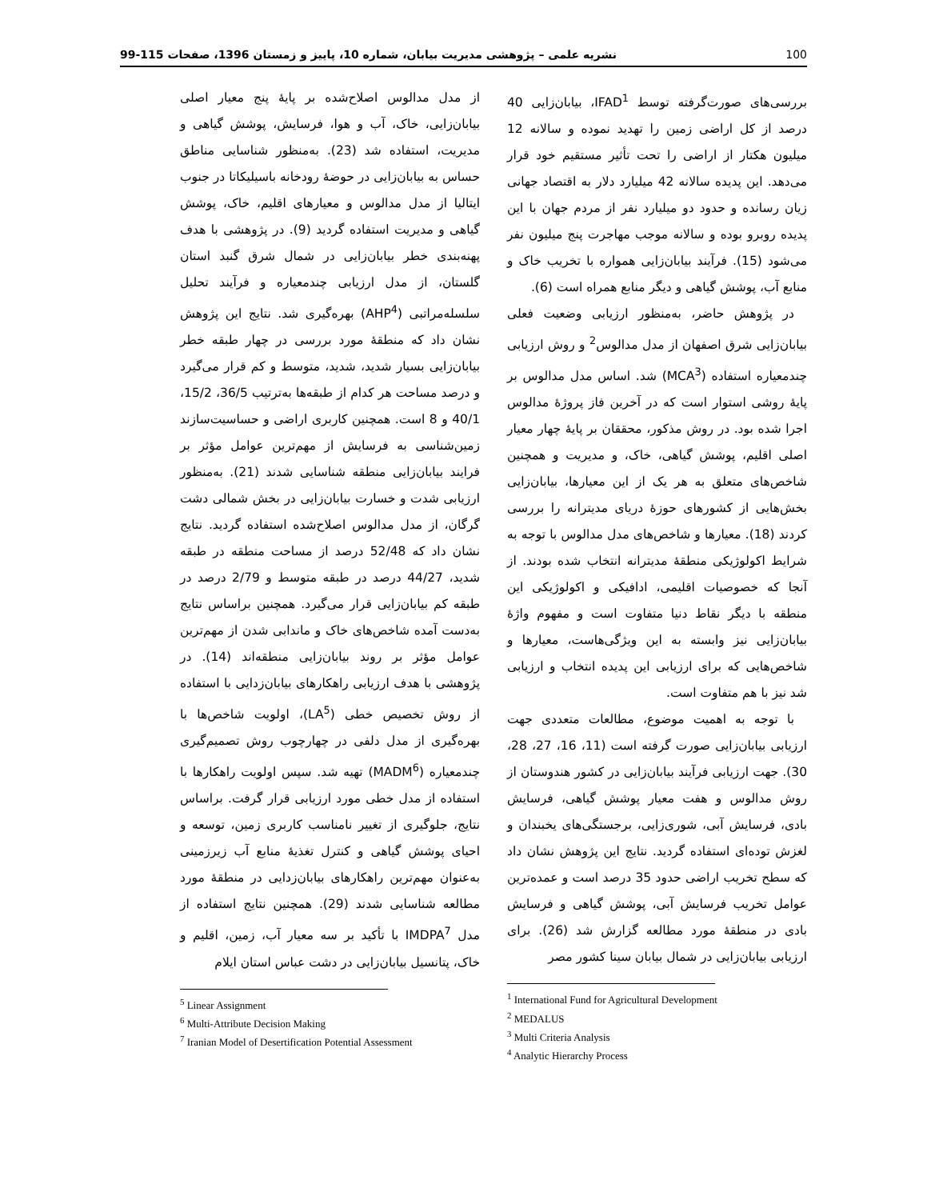100 نشریه علمی – پژوهشی مدیریت بیابان، شماره 10، پاییز و زمستان 1396، صفحات 115-99
بررسی‌های صورت‌گرفته توسط IFAD<sup>1</sup>، بیابان‌زایی 40 درصد از کل اراضی زمین را تهدید نموده و سالانه 12 میلیون هکتار از اراضی را تحت تأثیر مستقیم خود قرار می‌دهد. این پدیده سالانه 42 میلیارد دلار به اقتصاد جهانی زیان رسانده و حدود دو میلیارد نفر از مردم جهان با این پدیده روبرو بوده و سالانه موجب مهاجرت پنج میلیون نفر می‌شود (15). فرآیند بیابان‌زایی همواره با تخریب خاک و منابع آب، پوشش گیاهی و دیگر منابع همراه است (6).
در پژوهش حاضر، به‌منظور ارزیابی وضعیت فعلی بیابان‌زایی شرق اصفهان از مدل مدالوس<sup>2</sup> و روش ارزیابی چندمعیاره استفاده (MCA<sup>3</sup>) شد. اساس مدل مدالوس بر پایهٔ روشی استوار است که در آخرین فاز پروژهٔ مدالوس اجرا شده بود. در روش مذکور، محققان بر پایهٔ چهار معیار اصلی اقلیم، پوشش گیاهی، خاک، و مدیریت و همچنین شاخص‌های متعلق به هر یک از این معیارها، بیابان‌زایی بخش‌هایی از کشورهای حوزهٔ دریای مدیترانه را بررسی کردند (18). معیارها و شاخص‌های مدل مدالوس با توجه به شرایط اکولوژیکی منطقهٔ مدیترانه انتخاب شده بودند. از آنجا که خصوصیات اقلیمی، ادافیکی و اکولوژیکی این منطقه با دیگر نقاط دنیا متفاوت است و مفهوم واژهٔ بیابان‌زایی نیز وابسته به این ویژگی‌هاست، معیارها و شاخص‌هایی که برای ارزیابی این پدیده انتخاب و ارزیابی شد نیز با هم متفاوت است.
با توجه به اهمیت موضوع، مطالعات متعددی جهت ارزیابی بیابان‌زایی صورت گرفته است (11، 16، 27، 28، 30). جهت ارزیابی فرآیند بیابان‌زایی در کشور هندوستان از روش مدالوس و هفت معیار پوشش گیاهی، فرسایش بادی، فرسایش آبی، شوری‌زایی، برجستگی‌های یخبندان و لغزش توده‌ای استفاده گردید. نتایج این پژوهش نشان داد که سطح تخریب اراضی حدود 35 درصد است و عمده‌ترین عوامل تخریب فرسایش آبی، پوشش گیاهی و فرسایش بادی در منطقهٔ مورد مطالعه گزارش شد (26). برای ارزیابی بیابان‌زایی در شمال بیابان سینا کشور مصر
<sup>1</sup> International Fund for Agricultural Development
<sup>2</sup> MEDALUS
<sup>3</sup> Multi Criteria Analysis
<sup>4</sup> Analytic Hierarchy Process
از مدل مدالوس اصلاح‌شده بر پایهٔ پنج معیار اصلی بیابان‌زایی، خاک، آب و هوا، فرسایش، پوشش گیاهی و مدیریت، استفاده شد (23). به‌منظور شناسایی مناطق حساس به بیابان‌زایی در حوضهٔ رودخانه باسیلیکاتا در جنوب ایتالیا از مدل مدالوس و معیارهای اقلیم، خاک، پوشش گیاهی و مدیریت استفاده گردید (9). در پژوهشی با هدف پهنه‌بندی خطر بیابان‌زایی در شمال شرق گنبد استان گلستان، از مدل ارزیابی چندمعیاره و فرآیند تحلیل سلسله‌مراتبی (AHP<sup>4</sup>) بهره‌گیری شد. نتایج این پژوهش نشان داد که منطقهٔ مورد بررسی در چهار طبقه خطر بیابان‌زایی بسیار شدید، شدید، متوسط و کم قرار می‌گیرد و درصد مساحت هر کدام از طبقه‌ها به‌ترتیب 36/5، 15/2، 40/1 و 8 است. همچنین کاربری اراضی و حساسیت‌سازند زمین‌شناسی به فرسایش از مهم‌ترین عوامل مؤثر بر فرایند بیابان‌زایی منطقه شناسایی شدند (21). به‌منظور ارزیابی شدت و خسارت بیابان‌زایی در بخش شمالی دشت گرگان، از مدل مدالوس اصلاح‌شده استفاده گردید. نتایج نشان داد که 52/48 درصد از مساحت منطقه در طبقه شدید، 44/27 درصد در طبقه متوسط و 2/79 درصد در طبقه کم بیابان‌زایی قرار می‌گیرد. همچنین براساس نتایج به‌دست آمده شاخص‌های خاک و ماندابی شدن از مهم‌ترین عوامل مؤثر بر روند بیابان‌زایی منطقه‌اند (14). در پژوهشی با هدف ارزیابی راهکارهای بیابان‌زدایی با استفاده از روش تخصیص خطی (LA<sup>5</sup>)، اولویت شاخص‌ها با بهره‌گیری از مدل دلفی در چهارچوب روش تصمیم‌گیری چندمعیاره (MADM<sup>6</sup>) تهیه شد. سپس اولویت راهکارها با استفاده از مدل خطی مورد ارزیابی قرار گرفت. براساس نتایج، جلوگیری از تغییر نامناسب کاربری زمین، توسعه و احیای پوشش گیاهی و کنترل تغذیهٔ منابع آب زیرزمینی به‌عنوان مهم‌ترین راهکارهای بیابان‌زدایی در منطقهٔ مورد مطالعه شناسایی شدند (29). همچنین نتایج استفاده از مدل IMDPA<sup>7</sup> با تأکید بر سه معیار آب، زمین، اقلیم و خاک، پتانسیل بیابان‌زایی در دشت عباس استان ایلام
<sup>5</sup> Linear Assignment
<sup>6</sup> Multi-Attribute Decision Making
<sup>7</sup> Iranian Model of Desertification Potential Assessment